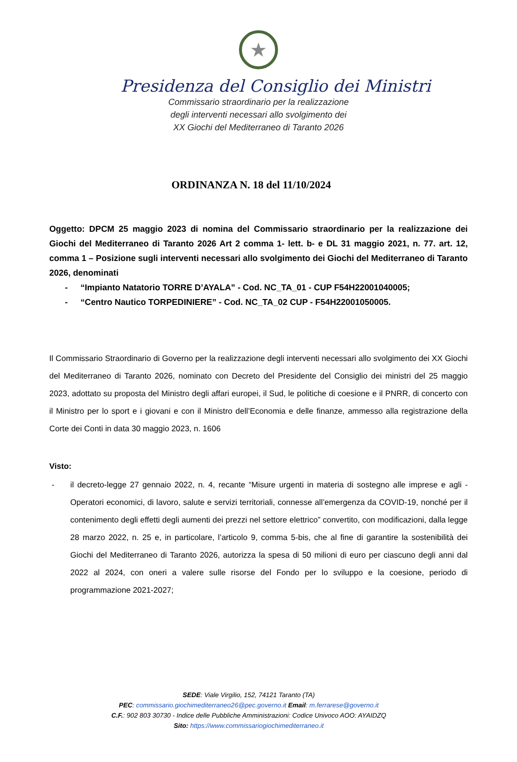★
Presidenza del Consiglio dei Ministri
Commissario straordinario per la realizzazione
degli interventi necessari allo svolgimento dei
XX Giochi del Mediterraneo di Taranto 2026
ORDINANZA N. 18 del 11/10/2024
Oggetto: DPCM 25 maggio 2023 di nomina del Commissario straordinario per la realizzazione dei Giochi del Mediterraneo di Taranto 2026 Art 2 comma 1- lett. b- e DL 31 maggio 2021, n. 77. art. 12, comma 1 – Posizione sugli interventi necessari allo svolgimento dei Giochi del Mediterraneo di Taranto 2026, denominati
- “Impianto Natatorio TORRE D’AYALA” - Cod. NC_TA_01 - CUP F54H22001040005;
- “Centro Nautico TORPEDINIERE” - Cod. NC_TA_02 CUP - F54H22001050005.
Il Commissario Straordinario di Governo per la realizzazione degli interventi necessari allo svolgimento dei XX Giochi del Mediterraneo di Taranto 2026, nominato con Decreto del Presidente del Consiglio dei ministri del 25 maggio 2023, adottato su proposta del Ministro degli affari europei, il Sud, le politiche di coesione e il PNRR, di concerto con il Ministro per lo sport e i giovani e con il Ministro dell’Economia e delle finanze, ammesso alla registrazione della Corte dei Conti in data 30 maggio 2023, n. 1606
Visto:
- il decreto-legge 27 gennaio 2022, n. 4, recante “Misure urgenti in materia di sostegno alle imprese e agli -Operatori economici, di lavoro, salute e servizi territoriali, connesse all’emergenza da COVID-19, nonché per il contenimento degli effetti degli aumenti dei prezzi nel settore elettrico” convertito, con modificazioni, dalla legge 28 marzo 2022, n. 25 e, in particolare, l’articolo 9, comma 5-bis, che al fine di garantire la sostenibilità dei Giochi del Mediterraneo di Taranto 2026, autorizza la spesa di 50 milioni di euro per ciascuno degli anni dal 2022 al 2024, con oneri a valere sulle risorse del Fondo per lo sviluppo e la coesione, periodo di programmazione 2021-2027;
SEDE: Viale Virgilio, 152, 74121 Taranto (TA)
PEC: commissario.giochimediterraneo26@pec.governo.it Email: m.ferrarese@governo.it
C.F.: 902 803 30730 - Indice delle Pubbliche Amministrazioni: Codice Univoco AOO: AYAIDZQ
Sito: https://www.commissariogiochimediterraneo.it